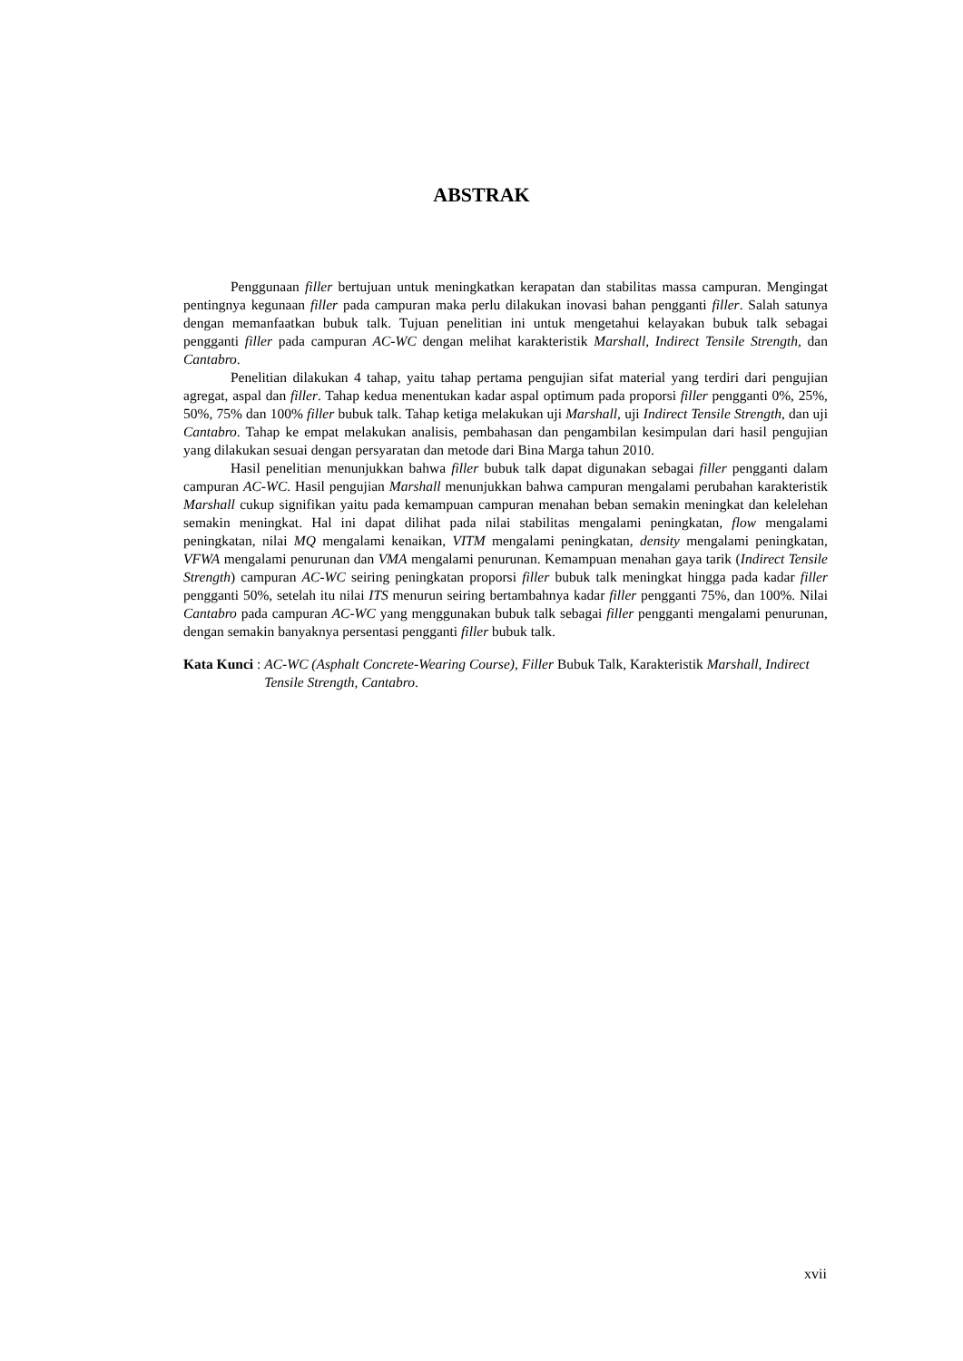ABSTRAK
Penggunaan filler bertujuan untuk meningkatkan kerapatan dan stabilitas massa campuran. Mengingat pentingnya kegunaan filler pada campuran maka perlu dilakukan inovasi bahan pengganti filler. Salah satunya dengan memanfaatkan bubuk talk. Tujuan penelitian ini untuk mengetahui kelayakan bubuk talk sebagai pengganti filler pada campuran AC-WC dengan melihat karakteristik Marshall, Indirect Tensile Strength, dan Cantabro.
Penelitian dilakukan 4 tahap, yaitu tahap pertama pengujian sifat material yang terdiri dari pengujian agregat, aspal dan filler. Tahap kedua menentukan kadar aspal optimum pada proporsi filler pengganti 0%, 25%, 50%, 75% dan 100% filler bubuk talk. Tahap ketiga melakukan uji Marshall, uji Indirect Tensile Strength, dan uji Cantabro. Tahap ke empat melakukan analisis, pembahasan dan pengambilan kesimpulan dari hasil pengujian yang dilakukan sesuai dengan persyaratan dan metode dari Bina Marga tahun 2010.
Hasil penelitian menunjukkan bahwa filler bubuk talk dapat digunakan sebagai filler pengganti dalam campuran AC-WC. Hasil pengujian Marshall menunjukkan bahwa campuran mengalami perubahan karakteristik Marshall cukup signifikan yaitu pada kemampuan campuran menahan beban semakin meningkat dan kelelehan semakin meningkat. Hal ini dapat dilihat pada nilai stabilitas mengalami peningkatan, flow mengalami peningkatan, nilai MQ mengalami kenaikan, VITM mengalami peningkatan, density mengalami peningkatan, VFWA mengalami penurunan dan VMA mengalami penurunan. Kemampuan menahan gaya tarik (Indirect Tensile Strength) campuran AC-WC seiring peningkatan proporsi filler bubuk talk meningkat hingga pada kadar filler pengganti 50%, setelah itu nilai ITS menurun seiring bertambahnya kadar filler pengganti 75%, dan 100%. Nilai Cantabro pada campuran AC-WC yang menggunakan bubuk talk sebagai filler pengganti mengalami penurunan, dengan semakin banyaknya persentasi pengganti filler bubuk talk.
Kata Kunci : AC-WC (Asphalt Concrete-Wearing Course), Filler Bubuk Talk, Karakteristik Marshall, Indirect Tensile Strength, Cantabro.
xvii